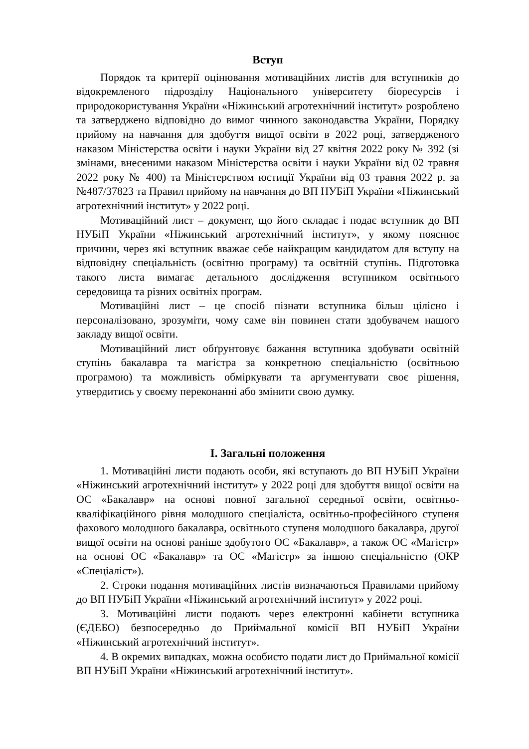Вступ
Порядок та критерії оцінювання мотиваційних листів для вступників до відокремленого підрозділу Національного університету біоресурсів і природокористування України «Ніжинський агротехнічний інститут» розроблено та затверджено відповідно до вимог чинного законодавства України, Порядку прийому на навчання для здобуття вищої освіти в 2022 році, затвердженого наказом Міністерства освіти і науки України від 27 квітня 2022 року № 392 (зі змінами, внесеними наказом Міністерства освіти і науки України від 02 травня 2022 року № 400) та Міністерством юстиції України від 03 травня 2022 р. за №487/37823 та Правил прийому на навчання до ВП НУБіП України «Ніжинський агротехнічний інститут» у 2022 році.
Мотиваційний лист – документ, що його складає і подає вступник до ВП НУБіП України «Ніжинський агротехнічний інститут», у якому пояснює причини, через які вступник вважає себе найкращим кандидатом для вступу на відповідну спеціальність (освітню програму) та освітній ступінь. Підготовка такого листа вимагає детального дослідження вступником освітнього середовища та різних освітніх програм.
Мотиваційні лист – це спосіб пізнати вступника більш цілісно і персоналізовано, зрозуміти, чому саме він повинен стати здобувачем нашого закладу вищої освіти.
Мотиваційний лист обґрунтовує бажання вступника здобувати освітній ступінь бакалавра та магістра за конкретною спеціальністю (освітньою програмою) та можливість обміркувати та аргументувати своє рішення, утвердитись у своєму переконанні або змінити свою думку.
I. Загальні положення
1. Мотиваційні листи подають особи, які вступають до ВП НУБіП України «Ніжинський агротехнічний інститут» у 2022 році для здобуття вищої освіти на ОС «Бакалавр» на основі повної загальної середньої освіти, освітньо-кваліфікаційного рівня молодшого спеціаліста, освітньо-професійного ступеня фахового молодшого бакалавра, освітнього ступеня молодшого бакалавра, другої вищої освіти на основі раніше здобутого ОС «Бакалавр», а також ОС «Магістр» на основі ОС «Бакалавр» та ОС «Магістр» за іншою спеціальністю (ОКР «Спеціаліст»).
2. Строки подання мотиваційних листів визначаються Правилами прийому до ВП НУБіП України «Ніжинський агротехнічний інститут» у 2022 році.
3. Мотиваційні листи подають через електронні кабінети вступника (ЄДЕБО) безпосередньо до Приймальної комісії ВП НУБіП України «Ніжинський агротехнічний інститут».
4. В окремих випадках, можна особисто подати лист до Приймальної комісії ВП НУБіП України «Ніжинський агротехнічний інститут».